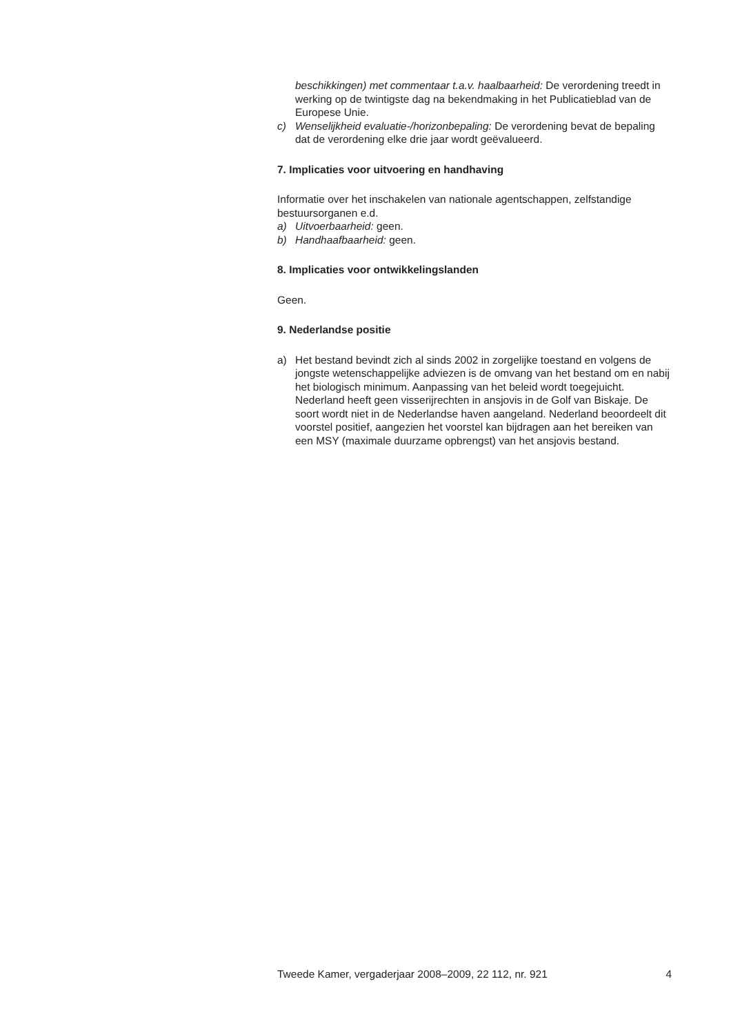beschikkingen) met commentaar t.a.v. haalbaarheid: De verordening treedt in werking op de twintigste dag na bekendmaking in het Publicatieblad van de Europese Unie.
c) Wenselijkheid evaluatie-/horizonbepaling: De verordening bevat de bepaling dat de verordening elke drie jaar wordt geëvalueerd.
7. Implicaties voor uitvoering en handhaving
Informatie over het inschakelen van nationale agentschappen, zelfstandige bestuursorganen e.d.
a) Uitvoerbaarheid: geen.
b) Handhaafbaarheid: geen.
8. Implicaties voor ontwikkelingslanden
Geen.
9. Nederlandse positie
a) Het bestand bevindt zich al sinds 2002 in zorgelijke toestand en volgens de jongste wetenschappelijke adviezen is de omvang van het bestand om en nabij het biologisch minimum. Aanpassing van het beleid wordt toegejuicht. Nederland heeft geen visserijrechten in ansjovis in de Golf van Biskaje. De soort wordt niet in de Nederlandse haven aangeland. Nederland beoordeelt dit voorstel positief, aangezien het voorstel kan bijdragen aan het bereiken van een MSY (maximale duurzame opbrengst) van het ansjovis bestand.
Tweede Kamer, vergaderjaar 2008–2009, 22 112, nr. 921 4